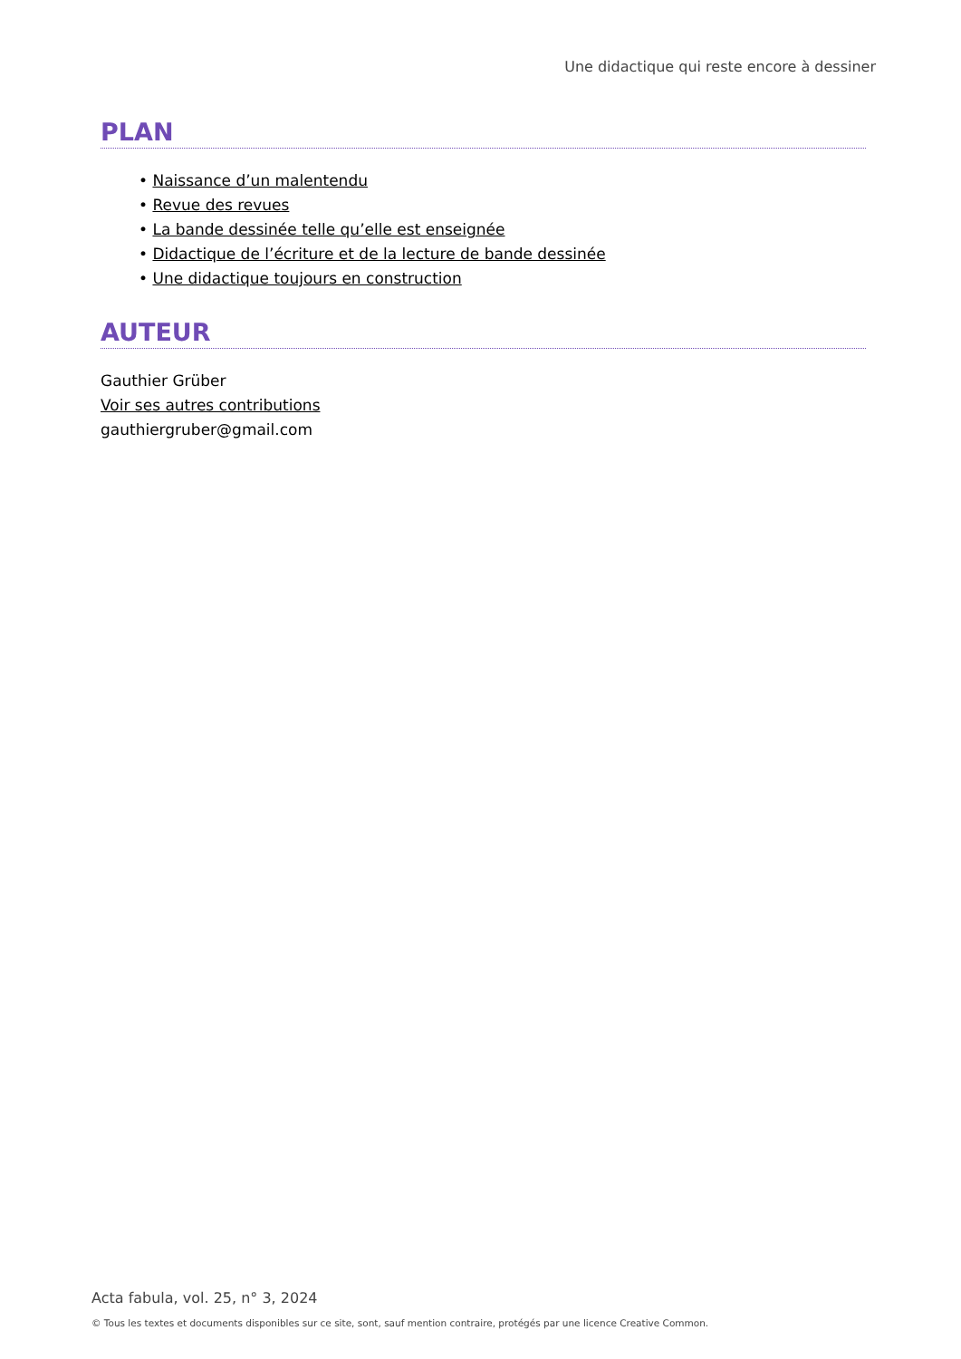Une didactique qui reste encore à dessiner
PLAN
• Naissance d’un malentendu
• Revue des revues
• La bande dessinée telle qu’elle est enseignée
• Didactique de l’écriture et de la lecture de bande dessinée
• Une didactique toujours en construction
AUTEUR
Gauthier Grüber
Voir ses autres contributions
gauthiergruber@gmail.com
Acta fabula, vol. 25, n° 3, 2024
© Tous les textes et documents disponibles sur ce site, sont, sauf mention contraire, protégés par une licence Creative Common.